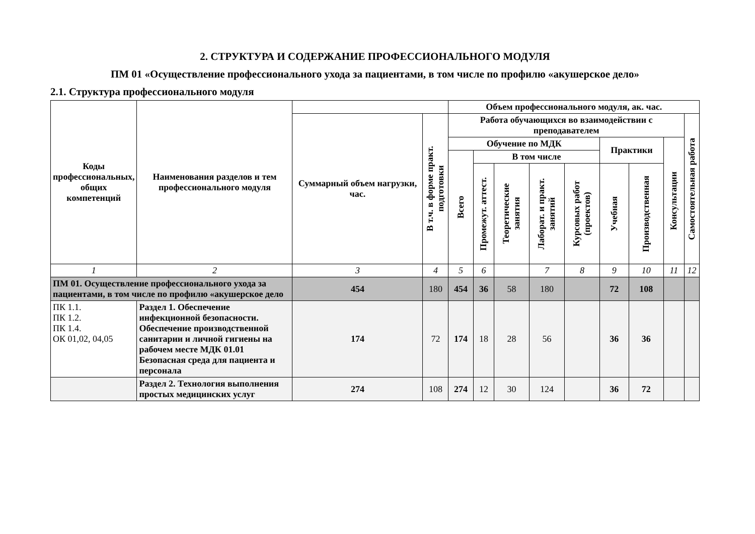2. СТРУКТУРА И СОДЕРЖАНИЕ ПРОФЕССИОНАЛЬНОГО МОДУЛЯ
ПМ 01 «Осуществление профессионального ухода за пациентами, в том числе по профилю «акушерское дело»
2.1. Структура профессионального модуля
| Коды профессиональных, общих компетенций | Наименования разделов и тем профессионального модуля | | | Объем профессионального модуля, ак. час. | | | | | | | | |
| --- | --- | --- | --- | --- | --- | --- | --- | --- | --- | --- | --- | --- |
| | | Суммарный объем нагрузки, час. | В т.ч. в форме практ. подготовки | Работа обучающихся во взаимодействии с преподавателем | | | | | | | | Самостоятельная работа |
| | | | | Обучение по МДК | | | | | Практики | | Консультации | |
| | | | | Всего | В том числе | | | | | | | |
| | | | | | Промежут. аттест. | Теоретические занятия | Лаборат. и практ. занятий | Курсовых работ (проектов) | Учебная | Производственная | | |
| 1 | 2 | 3 | 4 | 5 | 6 | | 7 | 8 | 9 | 10 | 11 | 12 |
| ПМ 01. Осуществление профессионального ухода за пациентами, в том числе по профилю «акушерское дело | | 454 | 180 | 454 | 36 | 58 | 180 | | 72 | 108 | | |
| ПК 1.1. ПК 1.2. ПК 1.4. ОК 01,02, 04,05 | Раздел 1. Обеспечение инфекционной безопасности. Обеспечение производственной санитарии и личной гигиены на рабочем месте МДК 01.01 Безопасная среда для пациента и персонала | 174 | 72 | 174 | 18 | 28 | 56 | | 36 | 36 | | |
| | Раздел 2. Технология выполнения простых медицинских услуг | 274 | 108 | 274 | 12 | 30 | 124 | | 36 | 72 | | |